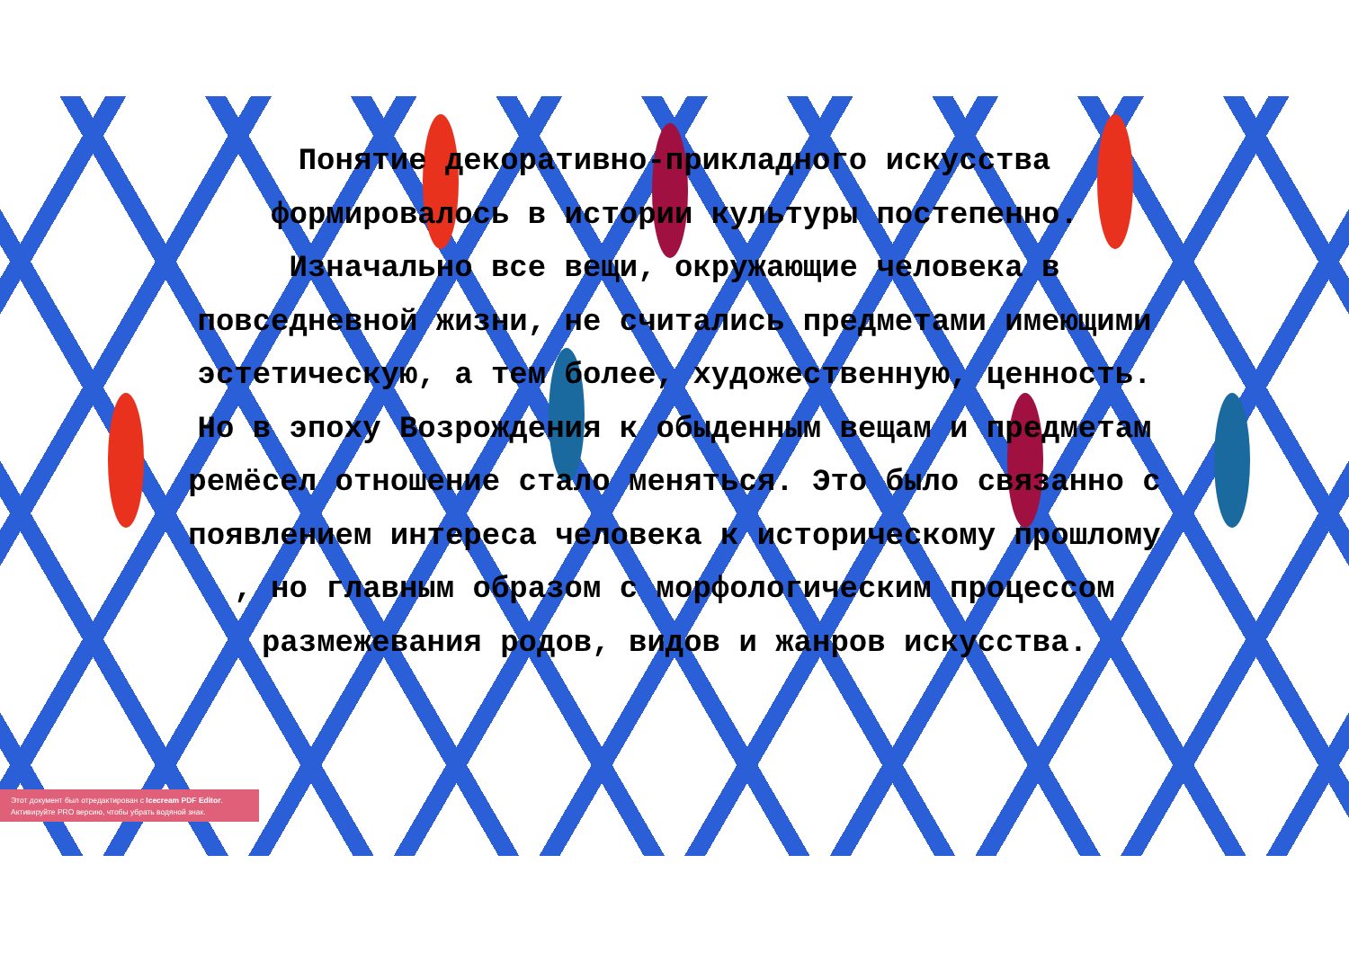Понятие декоративно-прикладного искусства формировалось в истории культуры постепенно. Изначально все вещи, окружающие человека в повседневной жизни, не считались предметами имеющими эстетическую, а тем более, художественную, ценность. Но в эпоху Возрождения к обыденным вещам и предметам ремёсел отношение стало меняться. Это было связанно с появлением интереса человека к историческому прошлому , но главным образом с морфологическим процессом размежевания родов, видов и жанров искусства.
Этот документ был отредактирован с Icecream PDF Editor.
Активируйте PRO версию, чтобы убрать водяной знак.